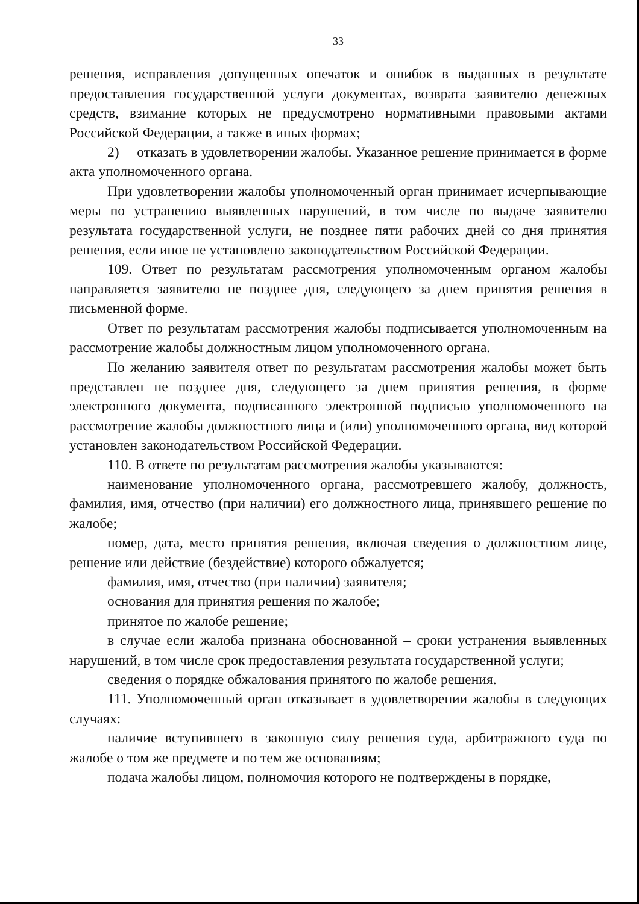33
решения, исправления допущенных опечаток и ошибок в выданных в результате предоставления государственной услуги документах, возврата заявителю денежных средств, взимание которых не предусмотрено нормативными правовыми актами Российской Федерации, а также в иных формах;
2) отказать в удовлетворении жалобы. Указанное решение принимается в форме акта уполномоченного органа.
При удовлетворении жалобы уполномоченный орган принимает исчерпывающие меры по устранению выявленных нарушений, в том числе по выдаче заявителю результата государственной услуги, не позднее пяти рабочих дней со дня принятия решения, если иное не установлено законодательством Российской Федерации.
109. Ответ по результатам рассмотрения уполномоченным органом жалобы направляется заявителю не позднее дня, следующего за днем принятия решения в письменной форме.
Ответ по результатам рассмотрения жалобы подписывается уполномоченным на рассмотрение жалобы должностным лицом уполномоченного органа.
По желанию заявителя ответ по результатам рассмотрения жалобы может быть представлен не позднее дня, следующего за днем принятия решения, в форме электронного документа, подписанного электронной подписью уполномоченного на рассмотрение жалобы должностного лица и (или) уполномоченного органа, вид которой установлен законодательством Российской Федерации.
110. В ответе по результатам рассмотрения жалобы указываются:
наименование уполномоченного органа, рассмотревшего жалобу, должность, фамилия, имя, отчество (при наличии) его должностного лица, принявшего решение по жалобе;
номер, дата, место принятия решения, включая сведения о должностном лице, решение или действие (бездействие) которого обжалуется;
фамилия, имя, отчество (при наличии) заявителя;
основания для принятия решения по жалобе;
принятое по жалобе решение;
в случае если жалоба признана обоснованной – сроки устранения выявленных нарушений, в том числе срок предоставления результата государственной услуги;
сведения о порядке обжалования принятого по жалобе решения.
111. Уполномоченный орган отказывает в удовлетворении жалобы в следующих случаях:
наличие вступившего в законную силу решения суда, арбитражного суда по жалобе о том же предмете и по тем же основаниям;
подача жалобы лицом, полномочия которого не подтверждены в порядке,